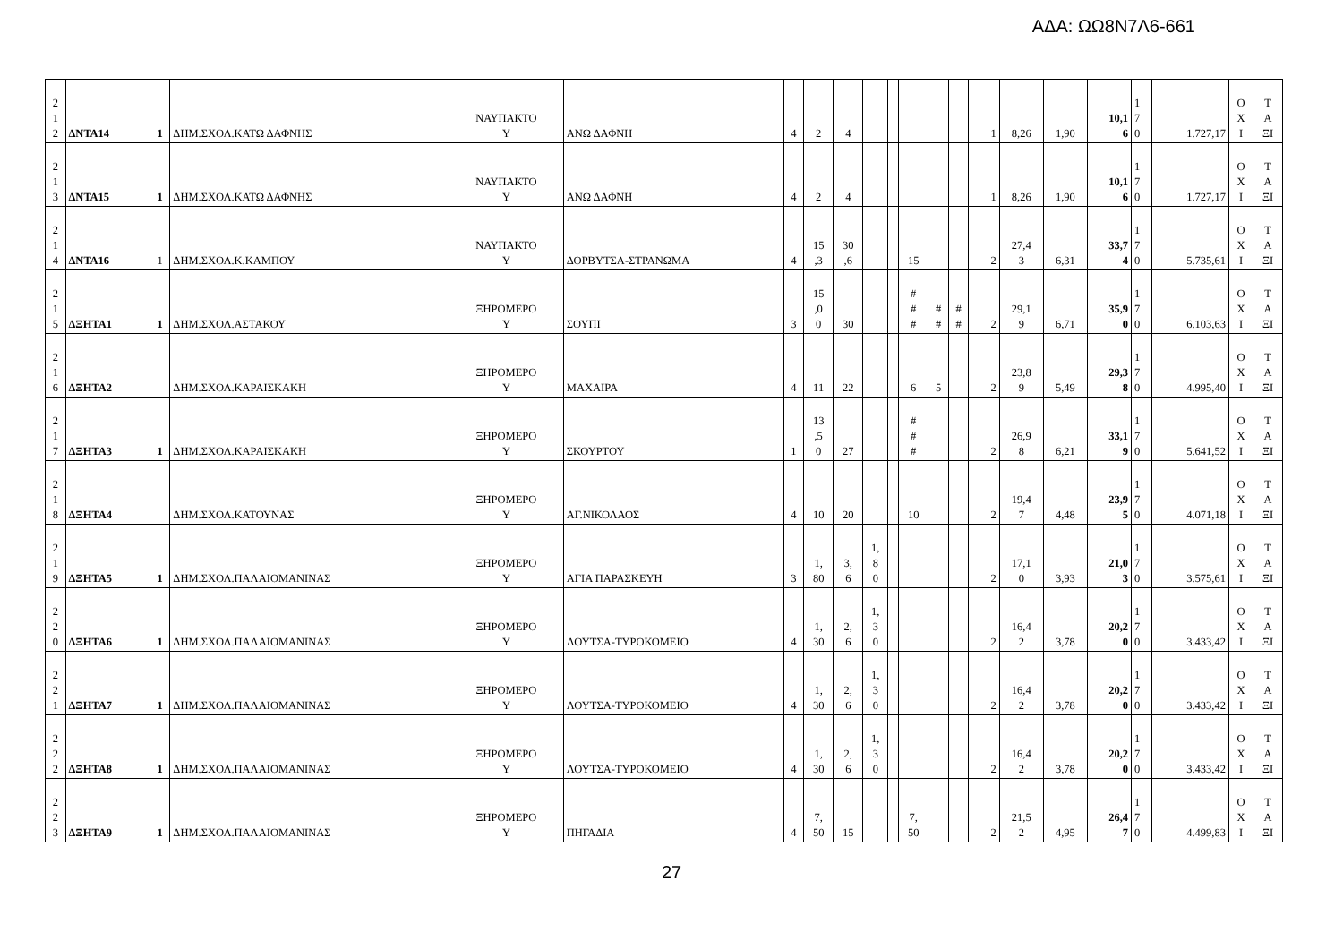ΑΔΑ: ΩΩ8Ν7Λ6-661
| 2 1 2 | ΔΝΤΑ14 | 1 | ΔΗΜ.ΣΧΟΛ.ΚΑΤΩ ΔΑΦΝΗΣ | ΝΑΥΠΑΚΤΟ Υ | ΑΝΩ ΔΑΦΝΗ | 4 | 2 | 4 | | | | | | | 1 | 8,26 | 1,90 | 10,1 6 | 1 7 0 | 1.727,17 | Ο Χ Ι | Τ Α ΞΙ |
| 2 1 3 | ΔΝΤΑ15 | 1 | ΔΗΜ.ΣΧΟΛ.ΚΑΤΩ ΔΑΦΝΗΣ | ΝΑΥΠΑΚΤΟ Υ | ΑΝΩ ΔΑΦΝΗ | 4 | 2 | 4 | | | | | | | 1 | 8,26 | 1,90 | 10,1 6 | 1 7 0 | 1.727,17 | Ο Χ Ι | Τ Α ΞΙ |
| 2 1 4 | ΔΝΤΑ16 | 1 | ΔΗΜ.ΣΧΟΛ.Κ.ΚΑΜΠΟΥ | ΝΑΥΠΑΚΤΟ Υ | ΔΟΡΒΥΤΣΑ-ΣΤΡΑΝΩΜΑ | 4 | 15 ,3 | 30 ,6 | | | 15 | | | | 2 | 27,4 3 | 6,31 | 33,7 4 | 1 7 0 | 5.735,61 | Ο Χ Ι | Τ Α ΞΙ |
| 2 1 5 | ΔΞΗΤΑ1 | 1 | ΔΗΜ.ΣΧΟΛ.ΑΣΤΑΚΟΥ | ΞΗΡΟΜΕΡΟ Υ | ΣΟΥΠΙ | 3 | 15 ,0 0 | 30 | | | # # # | # # | # # | | 2 | 29,1 9 | 6,71 | 35,9 0 | 1 7 0 | 6.103,63 | Ο Χ Ι | Τ Α ΞΙ |
| 2 1 6 | ΔΞΗΤΑ2 | | ΔΗΜ.ΣΧΟΛ.ΚΑΡΑΙΣΚΑΚΗ | ΞΗΡΟΜΕΡΟ Υ | ΜΑΧΑΙΡΑ | 4 | 11 | 22 | | | 6 | 5 | | | 2 | 23,8 9 | 5,49 | 29,3 8 | 1 7 0 | 4.995,40 | Ο Χ Ι | Τ Α ΞΙ |
| 2 1 7 | ΔΞΗΤΑ3 | 1 | ΔΗΜ.ΣΧΟΛ.ΚΑΡΑΙΣΚΑΚΗ | ΞΗΡΟΜΕΡΟ Υ | ΣΚΟΥΡΤΟΥ | 1 | 13 ,5 0 | 27 | | | # # # | | | | 2 | 26,9 8 | 6,21 | 33,1 9 | 1 7 0 | 5.641,52 | Ο Χ Ι | Τ Α ΞΙ |
| 2 1 8 | ΔΞΗΤΑ4 | | ΔΗΜ.ΣΧΟΛ.ΚΑΤΟΥΝΑΣ | ΞΗΡΟΜΕΡΟ Υ | ΑΓ.ΝΙΚΟΛΑΟΣ | 4 | 10 | 20 | | | 10 | | | | 2 | 19,4 7 | 4,48 | 23,9 5 | 1 7 0 | 4.071,18 | Ο Χ Ι | Τ Α ΞΙ |
| 2 1 9 | ΔΞΗΤΑ5 | 1 | ΔΗΜ.ΣΧΟΛ.ΠΑΛΑΙΟΜΑΝΙΝΑΣ | ΞΗΡΟΜΕΡΟ Υ | ΑΓΙΑ ΠΑΡΑΣΚΕΥΗ | 3 | 1, 80 | 3, 6 | 1, 8 0 | | | | | | 2 | 17,1 0 | 3,93 | 21,0 3 | 1 7 0 | 3.575,61 | Ο Χ Ι | Τ Α ΞΙ |
| 2 2 0 | ΔΞΗΤΑ6 | 1 | ΔΗΜ.ΣΧΟΛ.ΠΑΛΑΙΟΜΑΝΙΝΑΣ | ΞΗΡΟΜΕΡΟ Υ | ΛΟΥΤΣΑ-ΤΥΡΟΚΟΜΕΙΟ | 4 | 1, 30 | 2, 6 | 1, 3 0 | | | | | | 2 | 16,4 2 | 3,78 | 20,2 0 | 1 7 0 | 3.433,42 | Ο Χ Ι | Τ Α ΞΙ |
| 2 2 1 | ΔΞΗΤΑ7 | 1 | ΔΗΜ.ΣΧΟΛ.ΠΑΛΑΙΟΜΑΝΙΝΑΣ | ΞΗΡΟΜΕΡΟ Υ | ΛΟΥΤΣΑ-ΤΥΡΟΚΟΜΕΙΟ | 4 | 1, 30 | 2, 6 | 1, 3 0 | | | | | | 2 | 16,4 2 | 3,78 | 20,2 0 | 1 7 0 | 3.433,42 | Ο Χ Ι | Τ Α ΞΙ |
| 2 2 2 | ΔΞΗΤΑ8 | 1 | ΔΗΜ.ΣΧΟΛ.ΠΑΛΑΙΟΜΑΝΙΝΑΣ | ΞΗΡΟΜΕΡΟ Υ | ΛΟΥΤΣΑ-ΤΥΡΟΚΟΜΕΙΟ | 4 | 1, 30 | 2, 6 | 1, 3 0 | | | | | | 2 | 16,4 2 | 3,78 | 20,2 0 | 1 7 0 | 3.433,42 | Ο Χ Ι | Τ Α ΞΙ |
| 2 2 3 | ΔΞΗΤΑ9 | 1 | ΔΗΜ.ΣΧΟΛ.ΠΑΛΑΙΟΜΑΝΙΝΑΣ | ΞΗΡΟΜΕΡΟ Υ | ΠΗΓΑΔΙΑ | 4 | 7, 50 | 15 | | | 7, 50 | | | | 2 | 21,5 2 | 4,95 | 26,4 7 | 1 7 0 | 4.499,83 | Ο Χ Ι | Τ Α ΞΙ |
27